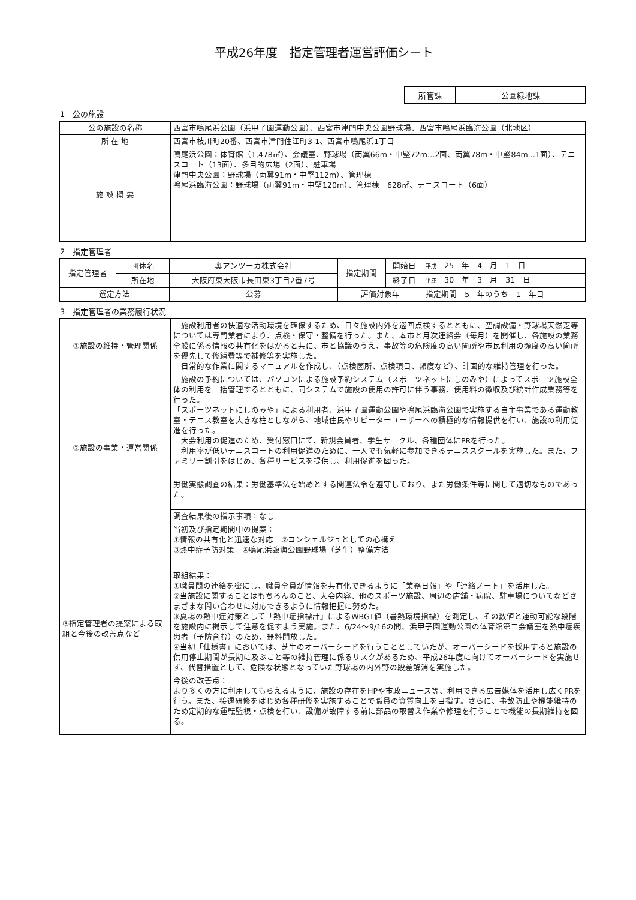平成26年度　指定管理者運営評価シート
| 所管課 | 公園緑地課 |
1　公の施設
| 公の施設の名称 | 西宮市鳴尾浜公園（浜甲子園運動公園）、西宮市津門中央公園野球場、西宮市鳴尾浜臨海公園（北地区） |
| 所 在 地 | 西宮市枝川町20番、西宮市津門住江町3-1、西宮市鳴尾浜1丁目 |
| 施 設 概 要 | 鳴尾浜公園：体育館（1,478㎡）、会議室、野球場（両翼66m・中堅72m…2面、両翼78m・中堅84m…1面）、テニスコート（13面）、多目的広場（2面）、駐車場 津門中央公園：野球場（両翼91m・中堅112m）、管理棟 鳴尾浜臨海公園：野球場（両翼91m・中堅120m）、管理棟 628㎡、テニスコート（6面） |
2　指定管理者
| 指定管理者 | 団体名 | 奥アンツーカ株式会社 | 指定期間 | 開始日 | 平成 25 年 4 月 1 日 |
| | 所在地 | 大阪府東大阪市長田東3丁目2番7号 | | 終了日 | 平成 30 年 3 月 31 日 |
| 選定方法 | | 公募 | 評価対象年 | | 指定期間 5 年のうち 1 年目 |
3　指定管理者の業務履行状況
| ①施設の維持・管理関係 | 施設利用者の快適な活動環境を確保するため、日々施設内外を巡回点検するとともに、空調設備・野球場天然芝等については専門業者により、点検・保守・整備を行った。また、本市と月次連絡会（毎月）を開催し、各施設の業務全般に係る情報の共有化をはかると共に、市と協議のうえ、事故等の危険度の高い箇所や市民利用の頻度の高い箇所を優先して修繕費等で補修等を実施した。 日常的な作業に関するマニュアルを作成し、（点検箇所、点検項目、頻度など）、計画的な維持管理を行った。 |
| ②施設の事業・運営関係 | 施設の予約については、パソコンによる施設予約システム（スポーツネットにしのみや）によってスポーツ施設全体の利用を一括管理するとともに、同システムで施設の使用の許可に伴う事務、使用料の徴収及び統計作成業務等を行った。 「スポーツネットにしのみや」による利用者、浜甲子園運動公園や鳴尾浜臨海公園で実施する自主事業である運動教室・テニス教室を大きな柱としながら、地域住民やリピーターユーザーへの積極的な情報提供を行い、施設の利用促進を行った。 大会利用の促進のため、受付窓口にて、新規会員者、学生サークル、各種団体にPRを行った。 利用率が低いテニスコートの利用促進のために、一人でも気軽に参加できるテニススクールを実施した。また、ファミリー割引をはじめ、各種サービスを提供し、利用促進を図った。 |
| | 労働実態調査の結果：労働基準法を始めとする関連法令を遵守しており、また労働条件等に関して適切なものであった。 |
| | 調査結果後の指示事項：なし |
| ③指定管理者の提案による取組と今後の改善点など | 当初及び指定期間中の提案： ①情報の共有化と迅速な対応 ②コンシェルジュとしての心構え ③熱中症予防対策 ④鳴尾浜臨海公園野球場（芝生）整備方法 |
| | 取組結果： ①職員間の連絡を密にし、職員全員が情報を共有化できるように「業務日報」や「連絡ノート」を活用した。 ②当施設に関することはもちろんのこと、大会内容、他のスポーツ施設、周辺の店舗・病院、駐車場についてなどさまざまな問い合わせに対応できるように情報把握に努めた。 ③夏場の熱中症対策として「熱中症指標計」によるWBGT値（暑熱環境指標）を測定し、その数値と運動可能な段階を施設内に掲示して注意を促すよう実施。また、6/24～9/16の間、浜甲子園運動公園の体育館第二会議室を熱中症疾患者（予防含む）のため、無料開放した。 ④当初「仕様書」においては、芝生のオーバーシードを行うこととしていたが、オーバーシードを採用すると施設の供用停止期間が長期に及ぶこと等の維持管理に係るリスクがあるため、平成26年度に向けてオーバーシードを実施せず、代替措置として、危険な状態となっていた野球場の内外野の段差解消を実施した。 |
| | 今後の改善点： より多くの方に利用してもらえるように、施設の存在をHPや市政ニュース等、利用できる広告媒体を活用し広くPRを行う。また、接遇研修をはじめ各種研修を実施することで職員の資質向上を目指す。さらに、事故防止や機能維持のため定期的な運転監視・点検を行い、設備が故障する前に部品の取替え作業や修理を行うことで機能の長期維持を図る。 |